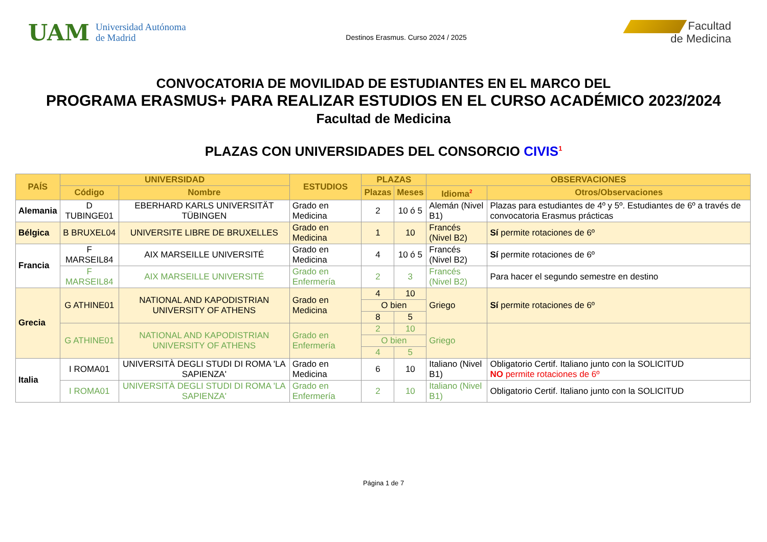UAM
Universidad Autónoma
de Madrid
Destinos Erasmus. Curso 2024 / 2025
Facultad
de Medicina
CONVOCATORIA DE MOVILIDAD DE ESTUDIANTES EN EL MARCO DEL
PROGRAMA ERASMUS+ PARA REALIZAR ESTUDIOS EN EL CURSO ACADÉMICO 2023/2024
Facultad de Medicina
PLAZAS CON UNIVERSIDADES DEL CONSORCIO CIVIS<sup>1</sup>
| PAÍS | UNIVERSIDAD | | ESTUDIOS | PLAZAS | | OBSERVACIONES | |
| --- | --- | --- | --- | --- | --- | --- | --- |
| | Código | Nombre | | Plazas | Meses | Idioma<sup>2</sup> | Otros/Observaciones |
| Alemania | D TUBINGE01 | EBERHARD KARLS UNIVERSITÄT TÜBINGEN | Grado en Medicina | 2 | 10 ó 5 | Alemán (Nivel B1) | Plazas para estudiantes de 4º y 5º. Estudiantes de 6º a través de convocatoria Erasmus prácticas |
| Bélgica | B BRUXEL04 | UNIVERSITE LIBRE DE BRUXELLES | Grado en Medicina | 1 | 10 | Francés (Nivel B2) | Sí permite rotaciones de 6º |
| Francia | F MARSEIL84 | AIX MARSEILLE UNIVERSITÉ | Grado en Medicina | 4 | 10 ó 5 | Francés (Nivel B2) | Sí permite rotaciones de 6º |
| | F MARSEIL84 | AIX MARSEILLE UNIVERSITÉ | Grado en Enfermería | 2 | 3 | Francés (Nivel B2) | Para hacer el segundo semestre en destino |
| Grecia | G ATHINE01 | NATIONAL AND KAPODISTRIAN UNIVERSITY OF ATHENS | Grado en Medicina | 4 | 10 | Griego | Sí permite rotaciones de 6º |
| | | | | O bien | | | |
| | | | | 8 | 5 | | |
| | G ATHINE01 | NATIONAL AND KAPODISTRIAN UNIVERSITY OF ATHENS | Grado en Enfermería | 2 | 10 | Griego | |
| | | | | O bien | | | |
| | | | | 4 | 5 | | |
| Italia | I ROMA01 | UNIVERSITÀ DEGLI STUDI DI ROMA 'LA SAPIENZA' | Grado en Medicina | 6 | 10 | Italiano (Nivel B1) | Obligatorio Certif. Italiano junto con la SOLICITUD NO permite rotaciones de 6º |
| | I ROMA01 | UNIVERSITÀ DEGLI STUDI DI ROMA 'LA SAPIENZA' | Grado en Enfermería | 2 | 10 | Italiano (Nivel B1) | Obligatorio Certif. Italiano junto con la SOLICITUD |
Página 1 de 7